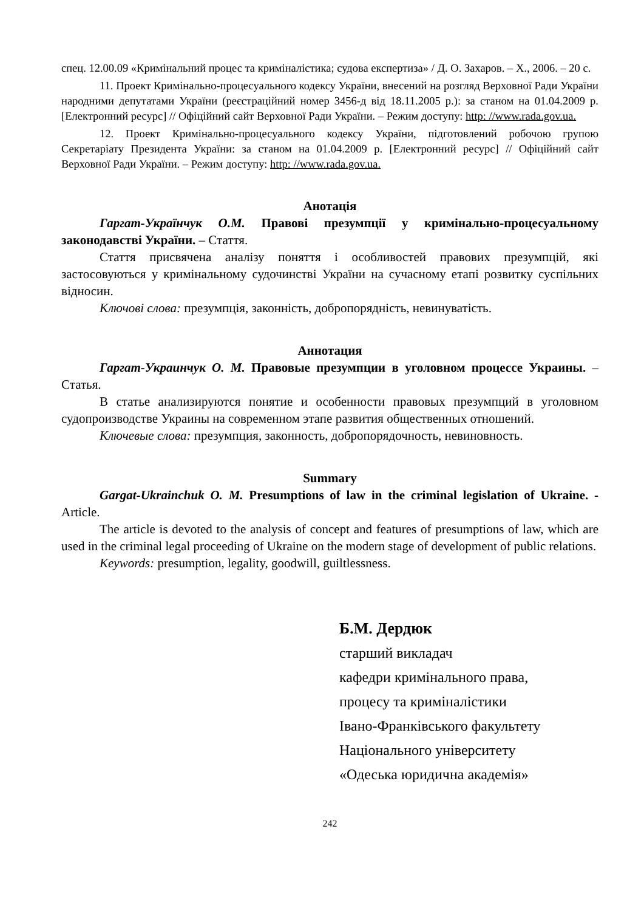спец. 12.00.09 «Кримінальний процес та криміналістика; судова експертиза» / Д. О. Захаров. – Х., 2006. – 20 с.
11. Проект Кримінально-процесуального кодексу України, внесений на розгляд Верховної Ради України народними депутатами України (реєстраційний номер 3456-д від 18.11.2005 р.): за станом на 01.04.2009 р. [Електронний ресурс] // Офіційний сайт Верховної Ради України. – Режим доступу: http: //www.rada.gov.ua.
12. Проект Кримінально-процесуального кодексу України, підготовлений робочою групою Секретаріату Президента України: за станом на 01.04.2009 р. [Електронний ресурс] // Офіційний сайт Верховної Ради України. – Режим доступу: http: //www.rada.gov.ua.
Анотація
Гаргат-Українчук О.М. Правові презумпції у кримінально-процесуальному законодавстві України. – Стаття.
Стаття присвячена аналізу поняття і особливостей правових презумпцій, які застосовуються у кримінальному судочинстві України на сучасному етапі розвитку суспільних відносин.
Ключові слова: презумпція, законність, добропорядність, невинуватість.
Аннотация
Гаргат-Украинчук О. М. Правовые презумпции в уголовном процессе Украины. – Статья.
В статье анализируются понятие и особенности правовых презумпций в уголовном судопроизводстве Украины на современном этапе развития общественных отношений.
Ключевые слова: презумпция, законность, добропорядочность, невиновность.
Summary
Gargat-Ukrainchuk O. M. Presumptions of law in the criminal legislation of Ukraine. - Article.
The article is devoted to the analysis of concept and features of presumptions of law, which are used in the criminal legal proceeding of Ukraine on the modern stage of development of public relations.
Keywords: presumption, legality, goodwill, guiltlessness.
Б.М. Дердюк
старший викладач
кафедри кримінального права,
процесу та криміналістики
Івано-Франківського факультету
Національного університету
«Одеська юридична академія»
242